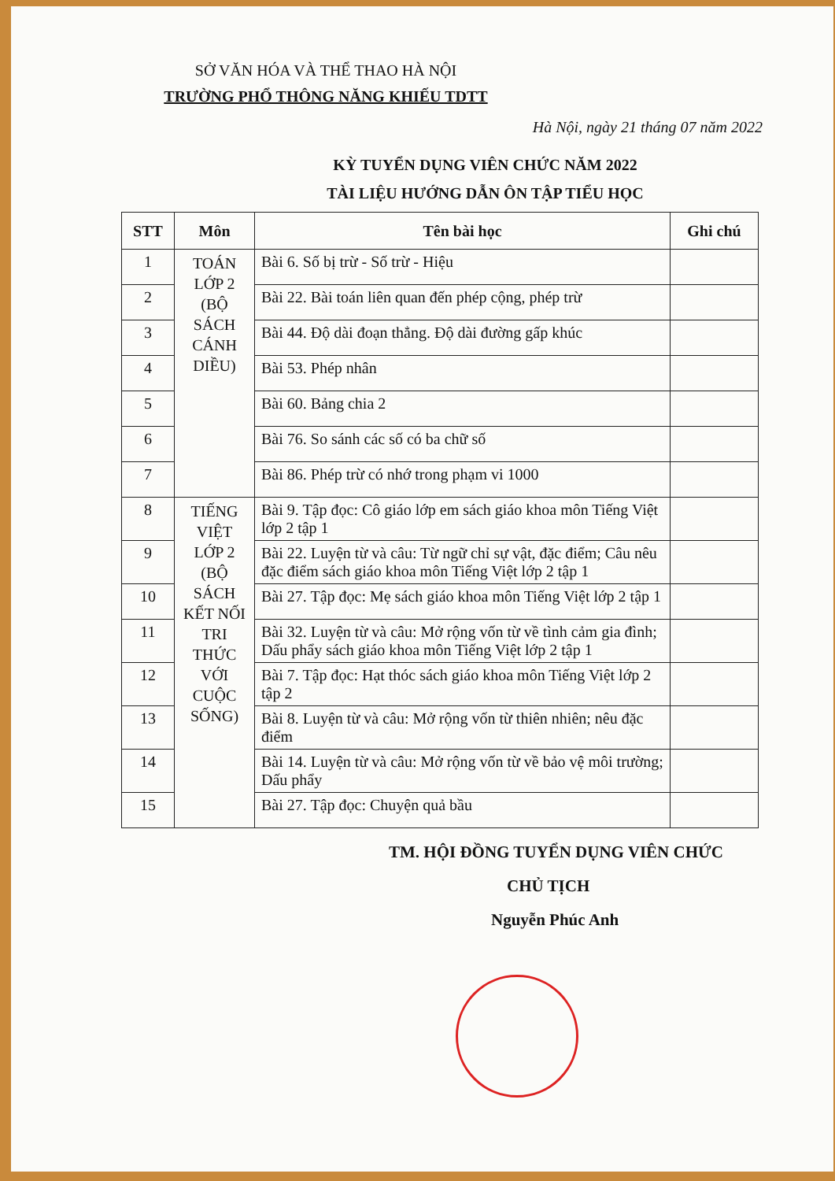SỞ VĂN HÓA VÀ THỂ THAO HÀ NỘI
TRƯỜNG PHỔ THÔNG NĂNG KHIẾU TDTT
Hà Nội, ngày 21 tháng 07 năm 2022
KỲ TUYỂN DỤNG VIÊN CHỨC NĂM 2022
TÀI LIỆU HƯỚNG DẪN ÔN TẬP TIỂU HỌC
| STT | Môn | Tên bài học | Ghi chú |
| --- | --- | --- | --- |
| 1 | TOÁN LỚP 2 (BỘ SÁCH CÁNH DIỀU) | Bài 6. Số bị trừ - Số trừ - Hiệu | |
| 2 | | Bài 22. Bài toán liên quan đến phép cộng, phép trừ | |
| 3 | | Bài 44. Độ dài đoạn thẳng. Độ dài đường gấp khúc | |
| 4 | | Bài 53. Phép nhân | |
| 5 | | Bài 60. Bảng chia 2 | |
| 6 | | Bài 76. So sánh các số có ba chữ số | |
| 7 | | Bài 86. Phép trừ có nhớ trong phạm vi 1000 | |
| 8 | TIẾNG VIỆT LỚP 2 (BỘ SÁCH KẾT NỐI TRI THỨC VỚI CUỘC SỐNG) | Bài 9. Tập đọc: Cô giáo lớp em sách giáo khoa môn Tiếng Việt lớp 2 tập 1 | |
| 9 | | Bài 22. Luyện từ và câu: Từ ngữ chỉ sự vật, đặc điểm; Câu nêu đặc điểm sách giáo khoa môn Tiếng Việt lớp 2 tập 1 | |
| 10 | | Bài 27. Tập đọc: Mẹ sách giáo khoa môn Tiếng Việt lớp 2 tập 1 | |
| 11 | | Bài 32. Luyện từ và câu: Mở rộng vốn từ về tình cảm gia đình; Dấu phẩy sách giáo khoa môn Tiếng Việt lớp 2 tập 1 | |
| 12 | | Bài 7. Tập đọc: Hạt thóc sách giáo khoa môn Tiếng Việt lớp 2 tập 2 | |
| 13 | | Bài 8. Luyện từ và câu: Mở rộng vốn từ thiên nhiên; nêu đặc điểm | |
| 14 | | Bài 14. Luyện từ và câu: Mở rộng vốn từ về bảo vệ môi trường; Dấu phẩy | |
| 15 | | Bài 27. Tập đọc: Chuyện quả bầu | |
TM. HỘI ĐỒNG TUYỂN DỤNG VIÊN CHỨC
CHỦ TỊCH
Nguyễn Phúc Anh